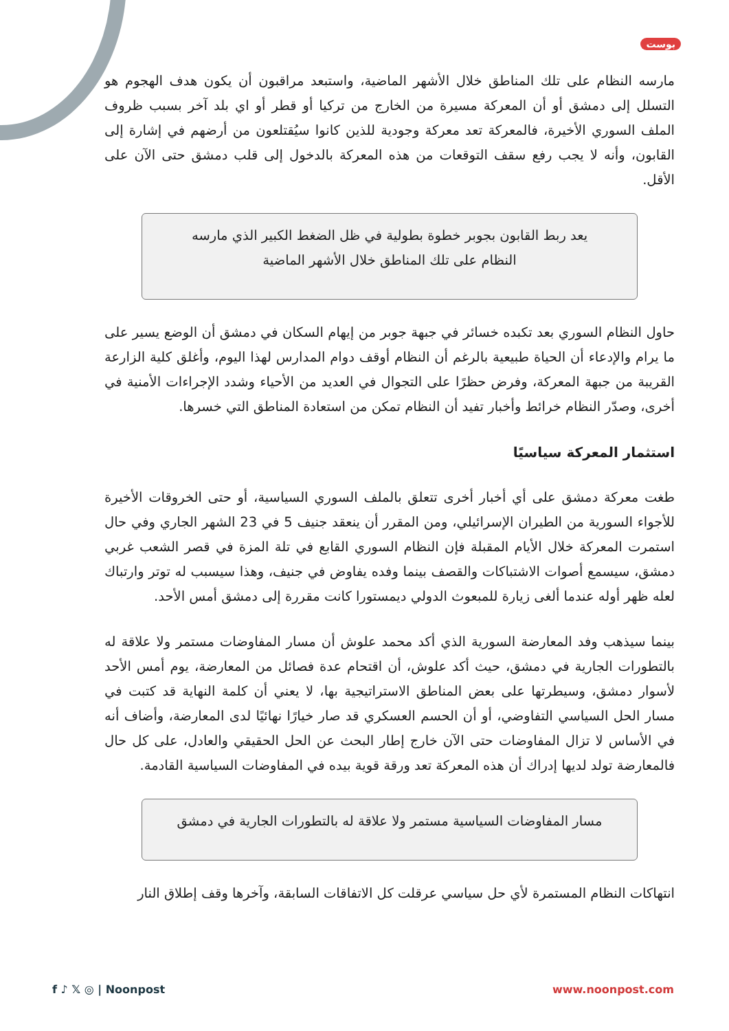بوست
مارسه النظام على تلك المناطق خلال الأشهر الماضية، واستبعد مراقبون أن يكون هدف الهجوم هو التسلل إلى دمشق أو أن المعركة مسيرة من الخارج من تركيا أو قطر أو اي بلد آخر بسبب ظروف الملف السوري الأخيرة، فالمعركة تعد معركة وجودية للذين كانوا سيُقتلعون من أرضهم في إشارة إلى القابون، وأنه لا يجب رفع سقف التوقعات من هذه المعركة بالدخول إلى قلب دمشق حتى الآن على الأقل.
يعد ربط القابون بجوبر خطوة بطولية في ظل الضغط الكبير الذي مارسه النظام على تلك المناطق خلال الأشهر الماضية
حاول النظام السوري بعد تكبده خسائر في جبهة جوبر من إيهام السكان في دمشق أن الوضع يسير على ما يرام والإدعاء أن الحياة طبيعية بالرغم أن النظام أوقف دوام المدارس لهذا اليوم، وأغلق كلية الزارعة القريبة من جبهة المعركة، وفرض حظرًا على التجوال في العديد من الأحياء وشدد الإجراءات الأمنية في أخرى، وصدّر النظام خرائط وأخبار تفيد أن النظام تمكن من استعادة المناطق التي خسرها.
استثمار المعركة سياسيًا
طغت معركة دمشق على أي أخبار أخرى تتعلق بالملف السوري السياسية، أو حتى الخروقات الأخيرة للأجواء السورية من الطيران الإسرائيلي، ومن المقرر أن ينعقد جنيف 5 في 23 الشهر الجاري وفي حال استمرت المعركة خلال الأيام المقبلة فإن النظام السوري القابع في تلة المزة في قصر الشعب غربي دمشق، سيسمع أصوات الاشتباكات والقصف بينما وفده يفاوض في جنيف، وهذا سيسبب له توتر وارتباك لعله ظهر أوله عندما ألغى زيارة للمبعوث الدولي ديمستورا كانت مقررة إلى دمشق أمس الأحد.
بينما سيذهب وفد المعارضة السورية الذي أكد محمد علوش أن مسار المفاوضات مستمر ولا علاقة له بالتطورات الجارية في دمشق، حيث أكد علوش، أن اقتحام عدة فصائل من المعارضة، يوم أمس الأحد لأسوار دمشق، وسيطرتها على بعض المناطق الاستراتيجية بها، لا يعني أن كلمة النهاية قد كتبت في مسار الحل السياسي التفاوضي، أو أن الحسم العسكري قد صار خيارًا نهائيًا لدى المعارضة، وأضاف أنه في الأساس لا تزال المفاوضات حتى الآن خارج إطار البحث عن الحل الحقيقي والعادل، على كل حال فالمعارضة تولد لديها إدراك أن هذه المعركة تعد ورقة قوية بيده في المفاوضات السياسية القادمة.
مسار المفاوضات السياسية مستمر ولا علاقة له بالتطورات الجارية في دمشق
انتهاكات النظام المستمرة لأي حل سياسي عرقلت كل الاتفاقات السابقة، وآخرها وقف إطلاق النار
f ♪ 𝕏 ◎ | Noonpost www.noonpost.com